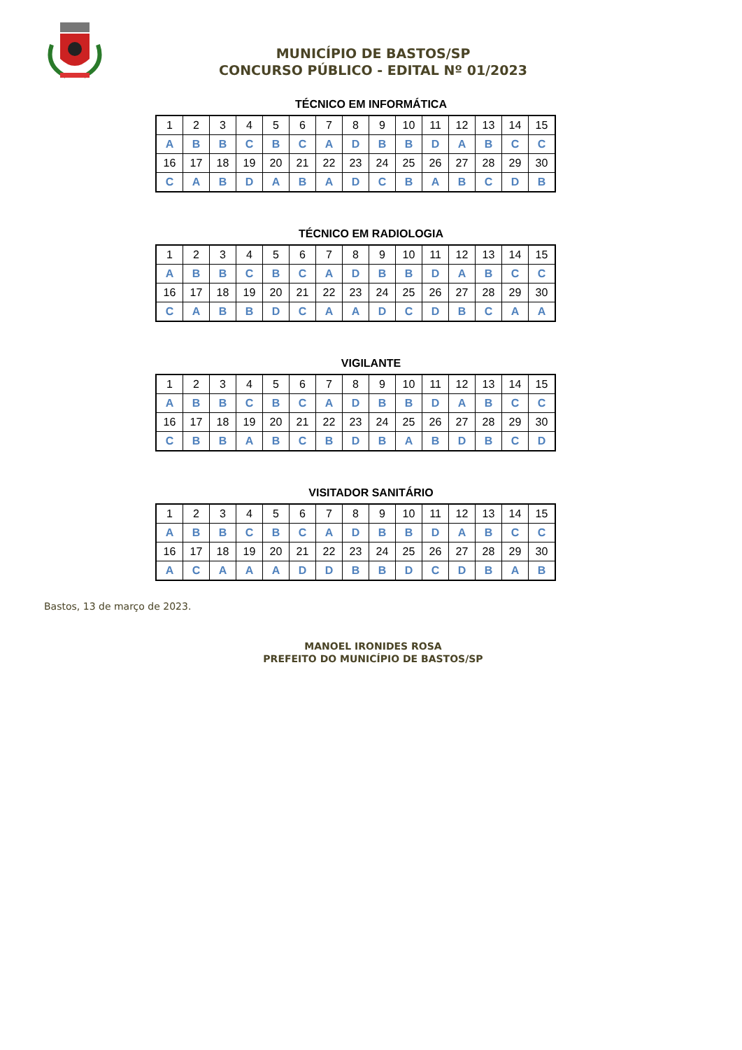MUNICÍPIO DE BASTOS/SP
CONCURSO PÚBLICO - EDITAL Nº 01/2023
TÉCNICO EM INFORMÁTICA
| 1 | 2 | 3 | 4 | 5 | 6 | 7 | 8 | 9 | 10 | 11 | 12 | 13 | 14 | 15 |
| A | B | B | C | B | C | A | D | B | B | D | A | B | C | C |
| 16 | 17 | 18 | 19 | 20 | 21 | 22 | 23 | 24 | 25 | 26 | 27 | 28 | 29 | 30 |
| C | A | B | D | A | B | A | D | C | B | A | B | C | D | B |
TÉCNICO EM RADIOLOGIA
| 1 | 2 | 3 | 4 | 5 | 6 | 7 | 8 | 9 | 10 | 11 | 12 | 13 | 14 | 15 |
| A | B | B | C | B | C | A | D | B | B | D | A | B | C | C |
| 16 | 17 | 18 | 19 | 20 | 21 | 22 | 23 | 24 | 25 | 26 | 27 | 28 | 29 | 30 |
| C | A | B | B | D | C | A | A | D | C | D | B | C | A | A |
VIGILANTE
| 1 | 2 | 3 | 4 | 5 | 6 | 7 | 8 | 9 | 10 | 11 | 12 | 13 | 14 | 15 |
| A | B | B | C | B | C | A | D | B | B | D | A | B | C | C |
| 16 | 17 | 18 | 19 | 20 | 21 | 22 | 23 | 24 | 25 | 26 | 27 | 28 | 29 | 30 |
| C | B | B | A | B | C | B | D | B | A | B | D | B | C | D |
VISITADOR SANITÁRIO
| 1 | 2 | 3 | 4 | 5 | 6 | 7 | 8 | 9 | 10 | 11 | 12 | 13 | 14 | 15 |
| A | B | B | C | B | C | A | D | B | B | D | A | B | C | C |
| 16 | 17 | 18 | 19 | 20 | 21 | 22 | 23 | 24 | 25 | 26 | 27 | 28 | 29 | 30 |
| A | C | A | A | A | D | D | B | B | D | C | D | B | A | B |
Bastos, 13 de março de 2023.
MANOEL IRONIDES ROSA
PREFEITO DO MUNICÍPIO DE BASTOS/SP